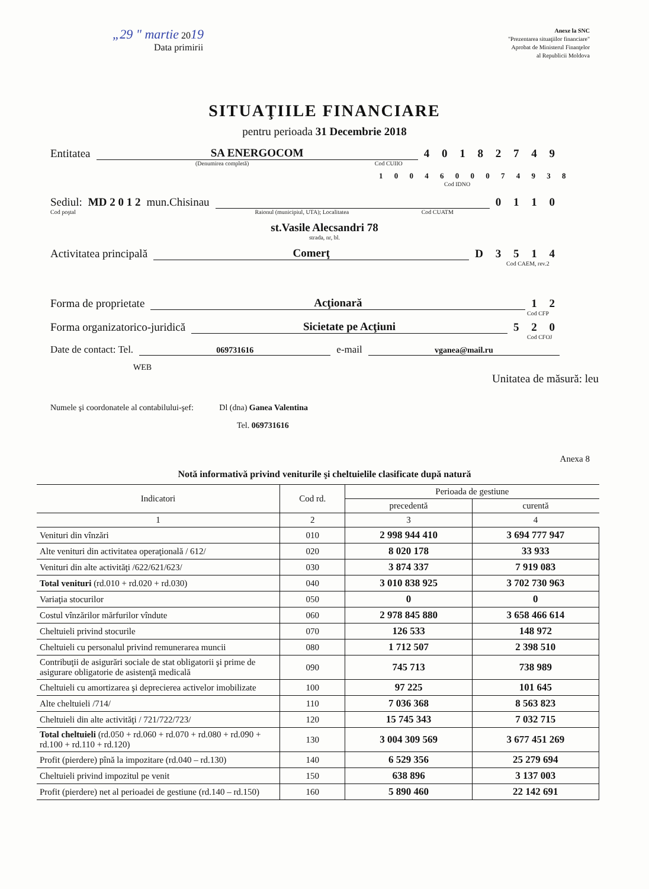„29 " martie 2019
Data primirii
Anexe la SNC
"Prezentarea situaţiilor financiare"
Aprobat de Ministerul Finanţelor
al Republicii Moldova
SITUAŢIILE FINANCIARE
pentru perioada 31 Decembrie 2018
Entitatea SA ENERGOCOM 4 0 1 8 2 7 4 9
(Denumirea completă) Cod CUIIO
1 0 0 4 6 0 0 0 7 4 9 3 8
Cod IDNO
Sediul: MD 2 0 1 2 mun.Chisinau 0 1 1 0
Cod poştal Raionul (municipiul, UTA); Localitatea Cod CUATM
st.Vasile Alecsandri 78
strada, nr, bl.
Activitatea principală Comerţ D 3 5 1 4
Cod CAEM, rev.2
Forma de proprietate Acţionară 1 2
Cod CFP
Forma organizatorico-juridică Sicietate pe Acţiuni 5 2 0
Cod CFOJ
Date de contact: Tel. 069731616 e-mail vganea@mail.ru
WEB
Unitatea de măsură: leu
Numele şi coordonatele al contabilului-şef: Dl (dna) Ganea Valentina
Tel. 069731616
Anexa 8
Notă informativă privind veniturile şi cheltuielile clasificate după natură
| Indicatori | Cod rd. | Perioada de gestiune | |
| --- | --- | --- | --- |
| | | precedentă | curentă |
| 1 | 2 | 3 | 4 |
| Venituri din vînzări | 010 | 2 998 944 410 | 3 694 777 947 |
| Alte venituri din activitatea operaţională / 612/ | 020 | 8 020 178 | 33 933 |
| Venituri din alte activităţi /622/621/623/ | 030 | 3 874 337 | 7 919 083 |
| Total venituri (rd.010 + rd.020 + rd.030) | 040 | 3 010 838 925 | 3 702 730 963 |
| Variaţia stocurilor | 050 | 0 | 0 |
| Costul vînzărilor mărfurilor vîndute | 060 | 2 978 845 880 | 3 658 466 614 |
| Cheltuieli privind stocurile | 070 | 126 533 | 148 972 |
| Cheltuieli cu personalul privind remunerarea muncii | 080 | 1 712 507 | 2 398 510 |
| Contribuţii de asigurări sociale de stat obligatorii şi prime de asigurare obligatorie de asistenţă medicală | 090 | 745 713 | 738 989 |
| Cheltuieli cu amortizarea şi deprecierea activelor imobilizate | 100 | 97 225 | 101 645 |
| Alte cheltuieli /714/ | 110 | 7 036 368 | 8 563 823 |
| Cheltuieli din alte activităţi / 721/722/723/ | 120 | 15 745 343 | 7 032 715 |
| Total cheltuieli (rd.050 + rd.060 + rd.070 + rd.080 + rd.090 + rd.100 + rd.110 + rd.120) | 130 | 3 004 309 569 | 3 677 451 269 |
| Profit (pierdere) pînă la impozitare (rd.040 – rd.130) | 140 | 6 529 356 | 25 279 694 |
| Cheltuieli privind impozitul pe venit | 150 | 638 896 | 3 137 003 |
| Profit (pierdere) net al perioadei de gestiune (rd.140 – rd.150) | 160 | 5 890 460 | 22 142 691 |